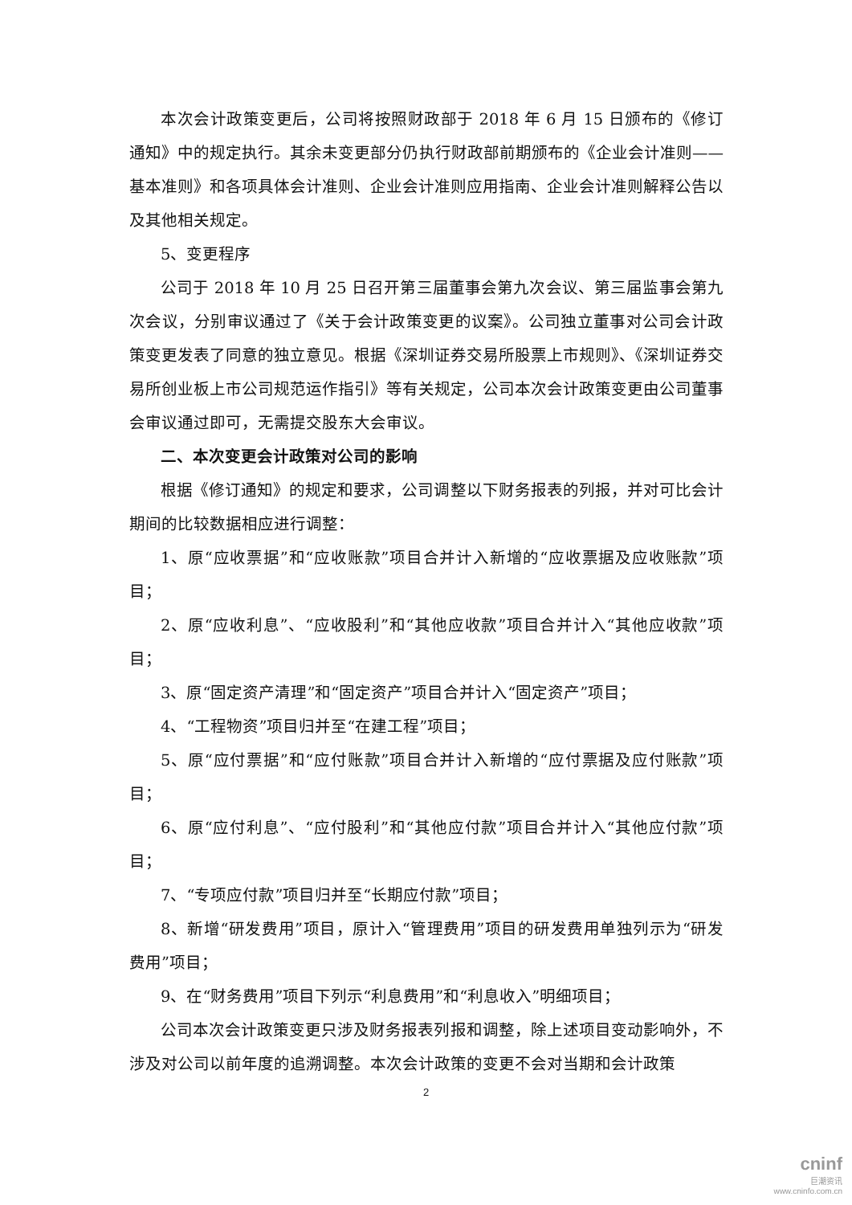本次会计政策变更后，公司将按照财政部于 2018 年 6 月 15 日颁布的《修订通知》中的规定执行。其余未变更部分仍执行财政部前期颁布的《企业会计准则——基本准则》和各项具体会计准则、企业会计准则应用指南、企业会计准则解释公告以及其他相关规定。
5、变更程序
公司于 2018 年 10 月 25 日召开第三届董事会第九次会议、第三届监事会第九次会议，分别审议通过了《关于会计政策变更的议案》。公司独立董事对公司会计政策变更发表了同意的独立意见。根据《深圳证券交易所股票上市规则》、《深圳证券交易所创业板上市公司规范运作指引》等有关规定，公司本次会计政策变更由公司董事会审议通过即可，无需提交股东大会审议。
二、本次变更会计政策对公司的影响
根据《修订通知》的规定和要求，公司调整以下财务报表的列报，并对可比会计期间的比较数据相应进行调整：
1、原“应收票据”和“应收账款”项目合并计入新增的“应收票据及应收账款”项目；
2、原“应收利息”、“应收股利”和“其他应收款”项目合并计入“其他应收款”项目；
3、原“固定资产清理”和“固定资产”项目合并计入“固定资产”项目；
4、“工程物资”项目归并至“在建工程”项目；
5、原“应付票据”和“应付账款”项目合并计入新增的“应付票据及应付账款”项目；
6、原“应付利息”、“应付股利”和“其他应付款”项目合并计入“其他应付款”项目；
7、“专项应付款”项目归并至“长期应付款”项目；
8、新增“研发费用”项目，原计入“管理费用”项目的研发费用单独列示为“研发费用”项目；
9、在“财务费用”项目下列示“利息费用”和“利息收入”明细项目；
公司本次会计政策变更只涉及财务报表列报和调整，除上述项目变动影响外，不涉及对公司以前年度的追溯调整。本次会计政策的变更不会对当期和会计政策
2
cninf
巨潮资讯
www.cninfo.com.cn